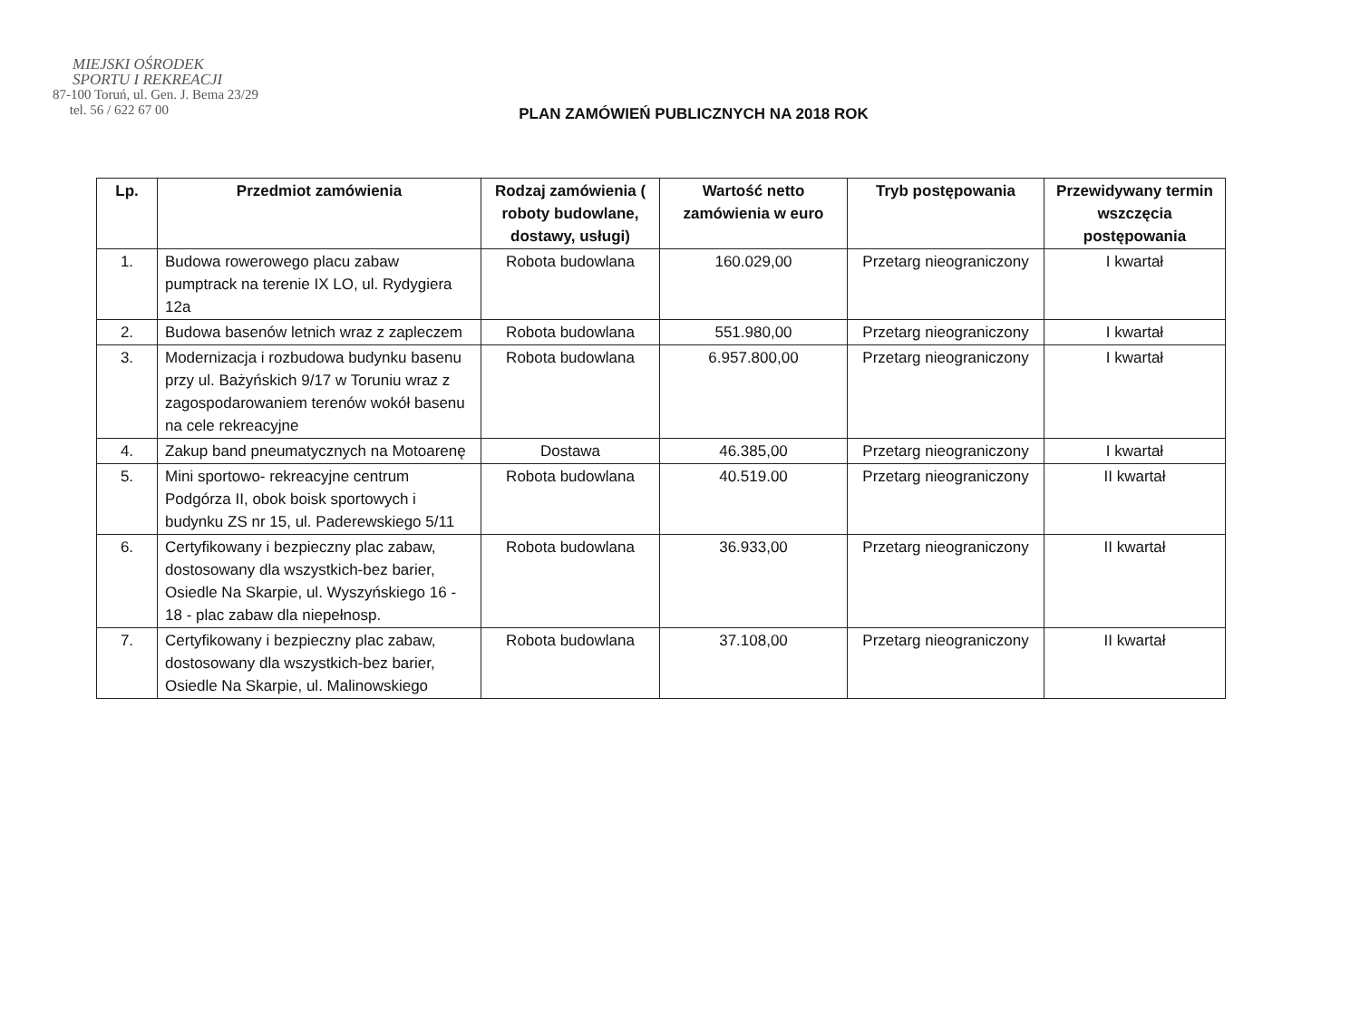MIEJSKI OŚRODEK
SPORTU I REKREACJI
87-100 Toruń, ul. Gen. J. Bema 23/29
tel. 56 / 622 67 00
PLAN ZAMÓWIEŃ PUBLICZNYCH NA 2018 ROK
| Lp. | Przedmiot zamówienia | Rodzaj zamówienia ( roboty budowlane, dostawy, usługi) | Wartość netto zamówienia w euro | Tryb postępowania | Przewidywany termin wszczęcia postępowania |
| --- | --- | --- | --- | --- | --- |
| 1. | Budowa rowerowego placu zabaw pumptrack na terenie IX LO, ul. Rydygiera 12a | Robota budowlana | 160.029,00 | Przetarg nieograniczony | I kwartał |
| 2. | Budowa basenów letnich wraz z zapleczem | Robota budowlana | 551.980,00 | Przetarg nieograniczony | I kwartał |
| 3. | Modernizacja i rozbudowa budynku basenu przy ul. Bażyńskich 9/17 w Toruniu wraz z zagospodarowaniem terenów wokół basenu na cele rekreacyjne | Robota budowlana | 6.957.800,00 | Przetarg nieograniczony | I kwartał |
| 4. | Zakup band pneumatycznych na Motoarenę | Dostawa | 46.385,00 | Przetarg nieograniczony | I kwartał |
| 5. | Mini sportowo- rekreacyjne centrum Podgórza II, obok boisk sportowych i budynku ZS nr 15, ul. Paderewskiego 5/11 | Robota budowlana | 40.519.00 | Przetarg nieograniczony | II kwartał |
| 6. | Certyfikowany i bezpieczny plac zabaw, dostosowany dla wszystkich-bez barier, Osiedle Na Skarpie, ul. Wyszyńskiego 16 - 18 - plac zabaw dla niepełnosp. | Robota budowlana | 36.933,00 | Przetarg nieograniczony | II kwartał |
| 7. | Certyfikowany i bezpieczny plac zabaw, dostosowany dla wszystkich-bez barier, Osiedle Na Skarpie, ul. Malinowskiego | Robota budowlana | 37.108,00 | Przetarg nieograniczony | II kwartał |